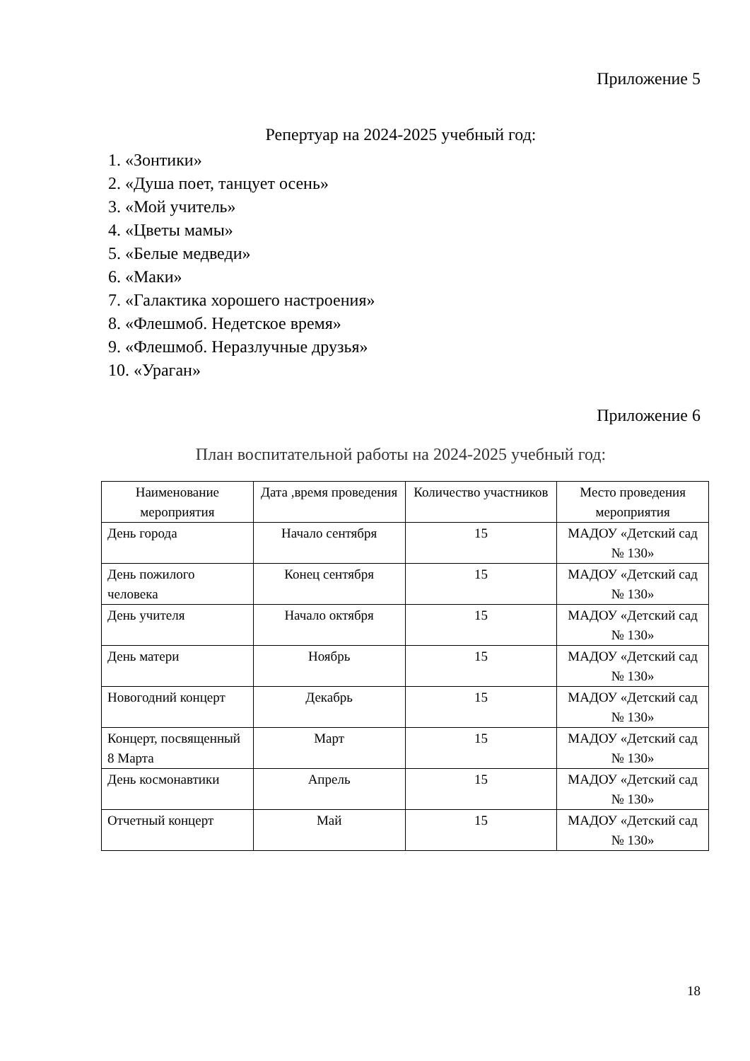Приложение 5
Репертуар на 2024-2025 учебный год:
1. «Зонтики»
2. «Душа поет, танцует осень»
3. «Мой учитель»
4. «Цветы мамы»
5. «Белые медведи»
6. «Маки»
7. «Галактика хорошего настроения»
8. «Флешмоб. Недетское время»
9. «Флешмоб. Неразлучные друзья»
10. «Ураган»
Приложение 6
План воспитательной работы на 2024-2025 учебный год:
| Наименование мероприятия | Дата ,время проведения | Количество участников | Место проведения мероприятия |
| --- | --- | --- | --- |
| День города | Начало сентября | 15 | МАДОУ «Детский сад № 130» |
| День пожилого человека | Конец сентября | 15 | МАДОУ «Детский сад № 130» |
| День учителя | Начало октября | 15 | МАДОУ «Детский сад № 130» |
| День матери | Ноябрь | 15 | МАДОУ «Детский сад № 130» |
| Новогодний концерт | Декабрь | 15 | МАДОУ «Детский сад № 130» |
| Концерт, посвященный 8 Марта | Март | 15 | МАДОУ «Детский сад № 130» |
| День космонавтики | Апрель | 15 | МАДОУ «Детский сад № 130» |
| Отчетный концерт | Май | 15 | МАДОУ «Детский сад № 130» |
18